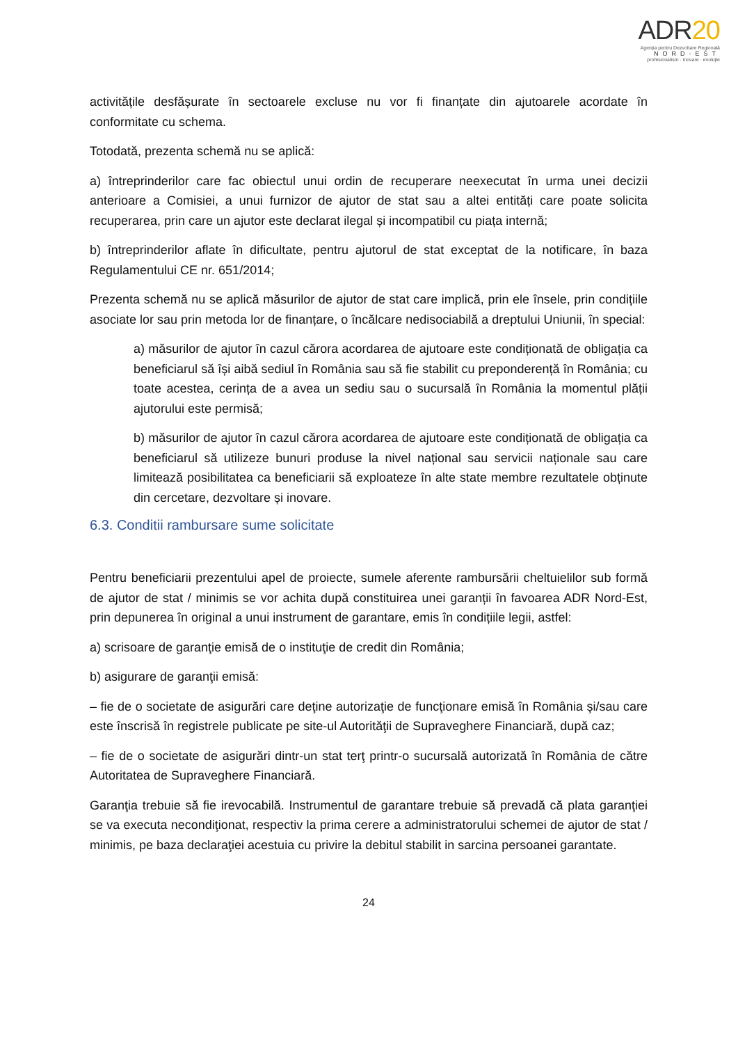ADR20
Agenția pentru Dezvoltare Regională
NORD-EST
profesionalism · inovare · evoluție
activitățile desfășurate în sectoarele excluse nu vor fi finanțate din ajutoarele acordate în conformitate cu schema.
Totodată, prezenta schemă nu se aplică:
a) întreprinderilor care fac obiectul unui ordin de recuperare neexecutat în urma unei decizii anterioare a Comisiei, a unui furnizor de ajutor de stat sau a altei entități care poate solicita recuperarea, prin care un ajutor este declarat ilegal și incompatibil cu piața internă;
b) întreprinderilor aflate în dificultate, pentru ajutorul de stat exceptat de la notificare, în baza Regulamentului CE nr. 651/2014;
Prezenta schemă nu se aplică măsurilor de ajutor de stat care implică, prin ele însele, prin condițiile asociate lor sau prin metoda lor de finanțare, o încălcare nedisociabilă a dreptului Uniunii, în special:
a) măsurilor de ajutor în cazul cărora acordarea de ajutoare este condiționată de obligația ca beneficiarul să își aibă sediul în România sau să fie stabilit cu preponderență în România; cu toate acestea, cerința de a avea un sediu sau o sucursală în România la momentul plății ajutorului este permisă;
b) măsurilor de ajutor în cazul cărora acordarea de ajutoare este condiționată de obligația ca beneficiarul să utilizeze bunuri produse la nivel național sau servicii naționale sau care limitează posibilitatea ca beneficiarii să exploateze în alte state membre rezultatele obținute din cercetare, dezvoltare și inovare.
6.3. Conditii rambursare sume solicitate
Pentru beneficiarii prezentului apel de proiecte, sumele aferente rambursării cheltuielilor sub formă de ajutor de stat / minimis se vor achita după constituirea unei garanții în favoarea ADR Nord-Est, prin depunerea în original a unui instrument de garantare, emis în condițiile legii, astfel:
a) scrisoare de garanţie emisă de o instituţie de credit din România;
b) asigurare de garanţii emisă:
– fie de o societate de asigurări care deţine autorizaţie de funcţionare emisă în România şi/sau care este înscrisă în registrele publicate pe site-ul Autorităţii de Supraveghere Financiară, după caz;
– fie de o societate de asigurări dintr-un stat terţ printr-o sucursală autorizată în România de către Autoritatea de Supraveghere Financiară.
Garanţia trebuie să fie irevocabilă. Instrumentul de garantare trebuie să prevadă că plata garanţiei se va executa necondiţionat, respectiv la prima cerere a administratorului schemei de ajutor de stat / minimis, pe baza declaraţiei acestuia cu privire la debitul stabilit in sarcina persoanei garantate.
24